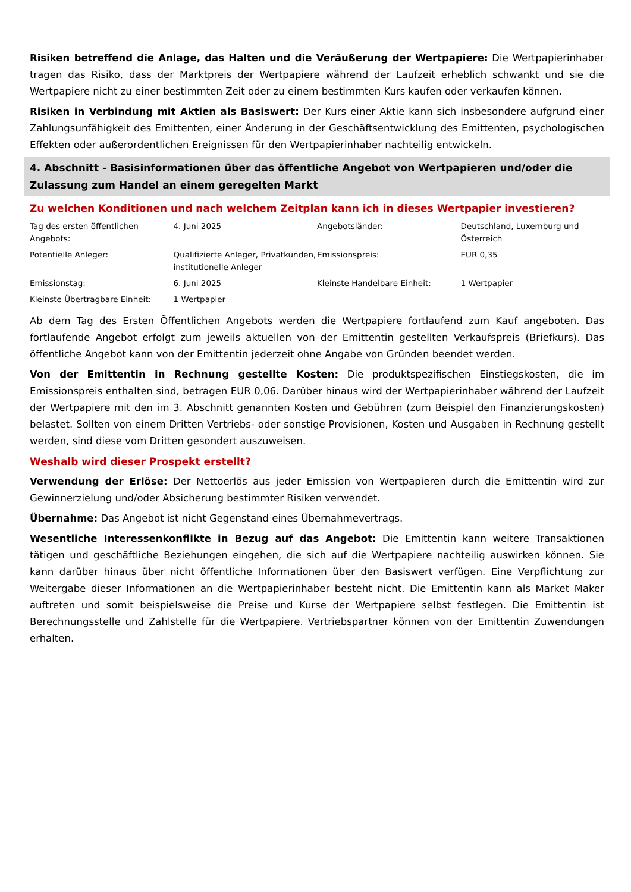Risiken betreffend die Anlage, das Halten und die Veräußerung der Wertpapiere: Die Wertpapierinhaber tragen das Risiko, dass der Marktpreis der Wertpapiere während der Laufzeit erheblich schwankt und sie die Wertpapiere nicht zu einer bestimmten Zeit oder zu einem bestimmten Kurs kaufen oder verkaufen können.
Risiken in Verbindung mit Aktien als Basiswert: Der Kurs einer Aktie kann sich insbesondere aufgrund einer Zahlungsunfähigkeit des Emittenten, einer Änderung in der Geschäftsentwicklung des Emittenten, psychologischen Effekten oder außerordentlichen Ereignissen für den Wertpapierinhaber nachteilig entwickeln.
4. Abschnitt - Basisinformationen über das öffentliche Angebot von Wertpapieren und/oder die Zulassung zum Handel an einem geregelten Markt
Zu welchen Konditionen und nach welchem Zeitplan kann ich in dieses Wertpapier investieren?
| Tag des ersten öffentlichen Angebots: | 4. Juni 2025 | Angebotsländer: | Deutschland, Luxemburg und Österreich |
| Potentielle Anleger: | Qualifizierte Anleger, Privatkunden, institutionelle Anleger | Emissionspreis: | EUR 0,35 |
| Emissionstag: | 6. Juni 2025 | Kleinste Handelbare Einheit: | 1 Wertpapier |
| Kleinste Übertragbare Einheit: | 1 Wertpapier | | |
Ab dem Tag des Ersten Öffentlichen Angebots werden die Wertpapiere fortlaufend zum Kauf angeboten. Das fortlaufende Angebot erfolgt zum jeweils aktuellen von der Emittentin gestellten Verkaufspreis (Briefkurs). Das öffentliche Angebot kann von der Emittentin jederzeit ohne Angabe von Gründen beendet werden.
Von der Emittentin in Rechnung gestellte Kosten: Die produktspezifischen Einstiegskosten, die im Emissionspreis enthalten sind, betragen EUR 0,06. Darüber hinaus wird der Wertpapierinhaber während der Laufzeit der Wertpapiere mit den im 3. Abschnitt genannten Kosten und Gebühren (zum Beispiel den Finanzierungskosten) belastet. Sollten von einem Dritten Vertriebs- oder sonstige Provisionen, Kosten und Ausgaben in Rechnung gestellt werden, sind diese vom Dritten gesondert auszuweisen.
Weshalb wird dieser Prospekt erstellt?
Verwendung der Erlöse: Der Nettoerlös aus jeder Emission von Wertpapieren durch die Emittentin wird zur Gewinnerzielung und/oder Absicherung bestimmter Risiken verwendet.
Übernahme: Das Angebot ist nicht Gegenstand eines Übernahmevertrags.
Wesentliche Interessenkonflikte in Bezug auf das Angebot: Die Emittentin kann weitere Transaktionen tätigen und geschäftliche Beziehungen eingehen, die sich auf die Wertpapiere nachteilig auswirken können. Sie kann darüber hinaus über nicht öffentliche Informationen über den Basiswert verfügen. Eine Verpflichtung zur Weitergabe dieser Informationen an die Wertpapierinhaber besteht nicht. Die Emittentin kann als Market Maker auftreten und somit beispielsweise die Preise und Kurse der Wertpapiere selbst festlegen. Die Emittentin ist Berechnungsstelle und Zahlstelle für die Wertpapiere. Vertriebspartner können von der Emittentin Zuwendungen erhalten.